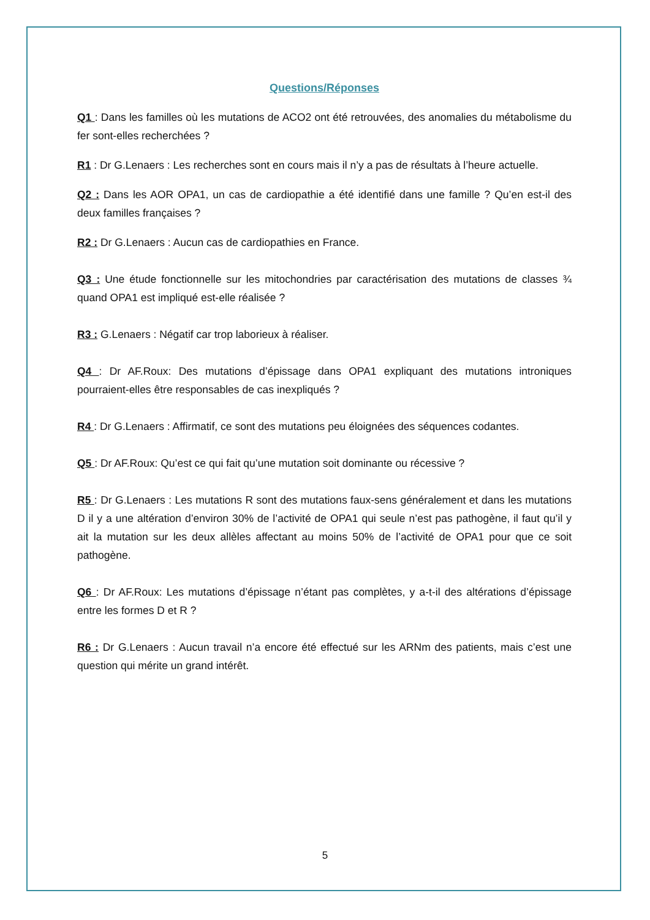Questions/Réponses
Q1 : Dans les familles où les mutations de ACO2 ont été retrouvées, des anomalies du métabolisme du fer sont-elles recherchées ?
R1 : Dr G.Lenaers : Les recherches sont en cours mais il n’y a pas de résultats à l’heure actuelle.
Q2 : Dans les AOR OPA1, un cas de cardiopathie a été identifié dans une famille ? Qu’en est-il des deux familles françaises ?
R2 : Dr G.Lenaers : Aucun cas de cardiopathies en France.
Q3 : Une étude fonctionnelle sur les mitochondries par caractérisation des mutations de classes ¾ quand OPA1 est impliqué est-elle réalisée ?
R3 : G.Lenaers : Négatif car trop laborieux à réaliser.
Q4 : Dr AF.Roux: Des mutations d’épissage dans OPA1 expliquant des mutations introniques pourraient-elles être responsables de cas inexpliqués ?
R4 : Dr G.Lenaers : Affirmatif, ce sont des mutations peu éloignées des séquences codantes.
Q5 : Dr AF.Roux: Qu’est ce qui fait qu’une mutation soit dominante ou récessive ?
R5 : Dr G.Lenaers : Les mutations R sont des mutations faux-sens généralement et dans les mutations D il y a une altération d’environ 30% de l’activité de OPA1 qui seule n’est pas pathogène, il faut qu’il y ait la mutation sur les deux allèles affectant au moins 50% de l’activité de OPA1 pour que ce soit pathogène.
Q6 : Dr AF.Roux: Les mutations d’épissage n’étant pas complètes, y a-t-il des altérations d’épissage entre les formes D et R ?
R6 : Dr G.Lenaers : Aucun travail n’a encore été effectué sur les ARNm des patients, mais c’est une question qui mérite un grand intérêt.
5